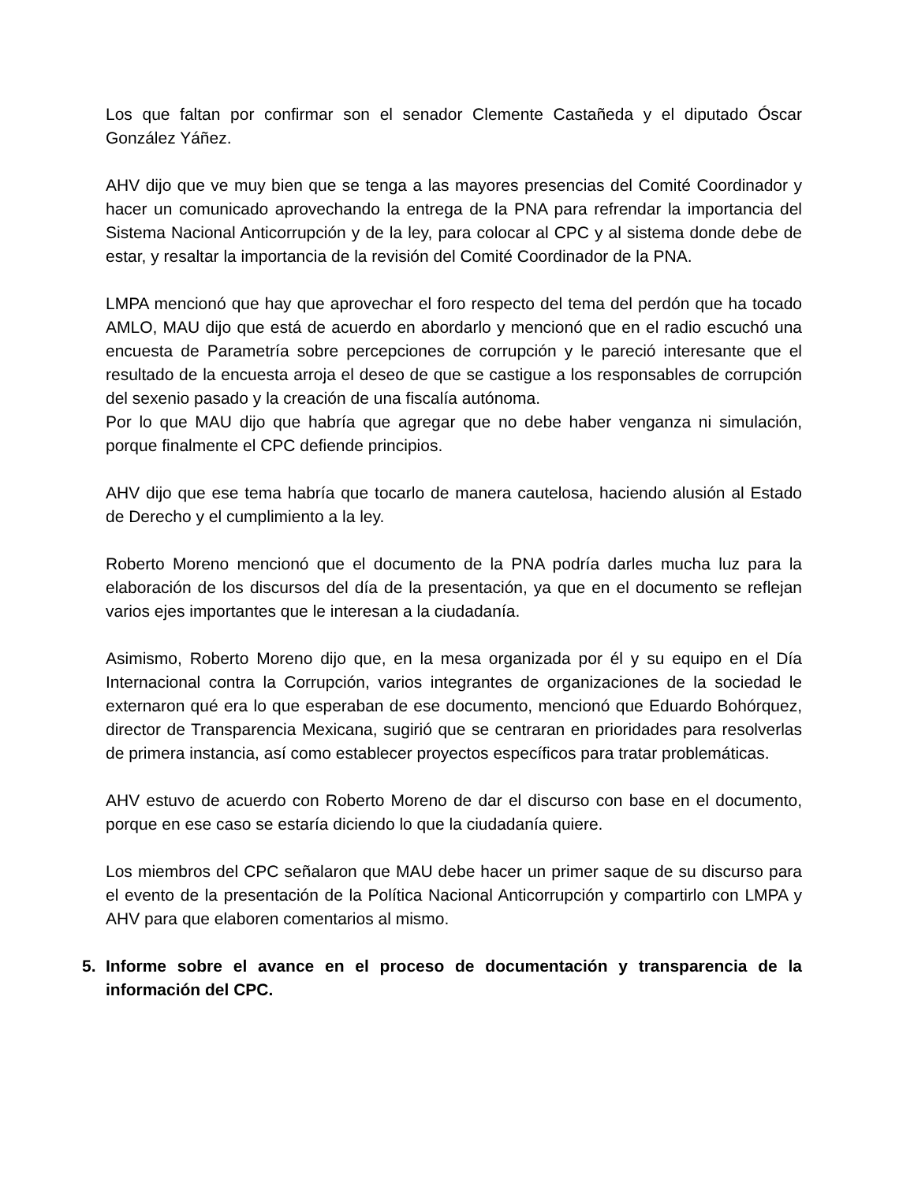Los que faltan por confirmar son el senador Clemente Castañeda y el diputado Óscar González Yáñez.
AHV dijo que ve muy bien que se tenga a las mayores presencias del Comité Coordinador y hacer un comunicado aprovechando la entrega de la PNA para refrendar la importancia del Sistema Nacional Anticorrupción y de la ley, para colocar al CPC y al sistema donde debe de estar, y resaltar la importancia de la revisión del Comité Coordinador de la PNA.
LMPA mencionó que hay que aprovechar el foro respecto del tema del perdón que ha tocado AMLO, MAU dijo que está de acuerdo en abordarlo y mencionó que en el radio escuchó una encuesta de Parametría sobre percepciones de corrupción y le pareció interesante que el resultado de la encuesta arroja el deseo de que se castigue a los responsables de corrupción del sexenio pasado y la creación de una fiscalía autónoma.
Por lo que MAU dijo que habría que agregar que no debe haber venganza ni simulación, porque finalmente el CPC defiende principios.
AHV dijo que ese tema habría que tocarlo de manera cautelosa, haciendo alusión al Estado de Derecho y el cumplimiento a la ley.
Roberto Moreno mencionó que el documento de la PNA podría darles mucha luz para la elaboración de los discursos del día de la presentación, ya que en el documento se reflejan varios ejes importantes que le interesan a la ciudadanía.
Asimismo, Roberto Moreno dijo que, en la mesa organizada por él y su equipo en el Día Internacional contra la Corrupción, varios integrantes de organizaciones de la sociedad le externaron qué era lo que esperaban de ese documento, mencionó que Eduardo Bohórquez, director de Transparencia Mexicana, sugirió que se centraran en prioridades para resolverlas de primera instancia, así como establecer proyectos específicos para tratar problemáticas.
AHV estuvo de acuerdo con Roberto Moreno de dar el discurso con base en el documento, porque en ese caso se estaría diciendo lo que la ciudadanía quiere.
Los miembros del CPC señalaron que MAU debe hacer un primer saque de su discurso para el evento de la presentación de la Política Nacional Anticorrupción y compartirlo con LMPA y AHV para que elaboren comentarios al mismo.
5. Informe sobre el avance en el proceso de documentación y transparencia de la información del CPC.